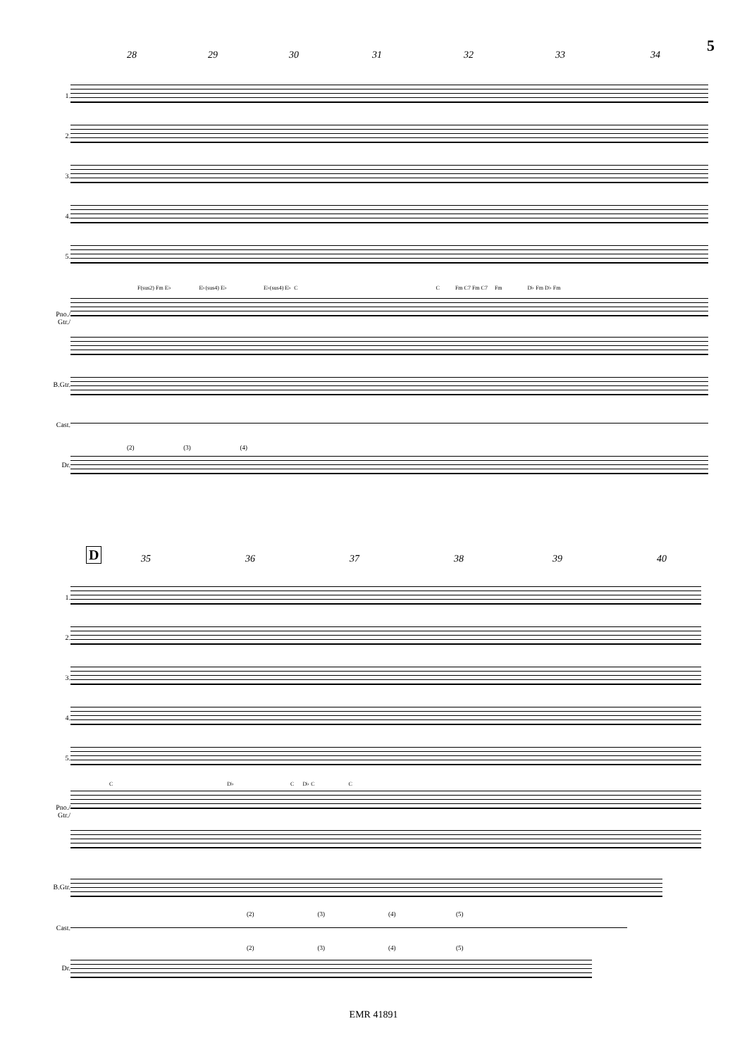5
28 29 30 31 32 33 34
1.
2.
3.
4.
5.
F(sus2) Fm E♭ E♭(sus4) E♭ E♭(sus4) E♭ C C Fm C7 Fm C7 Fm D♭ Fm D♭ Fm
Pno./
Gtr./
B.Gtr.
Cast.
Dr.
(2) (3) (4)
D
35 36 37 38 39 40
1.
2.
3.
4.
5.
C D♭ C D♭ C C
Pno./
Gtr./
B.Gtr.
Cast.
Dr.
(2) (3) (4) (5)
(2) (3) (4) (5)
EMR 41891